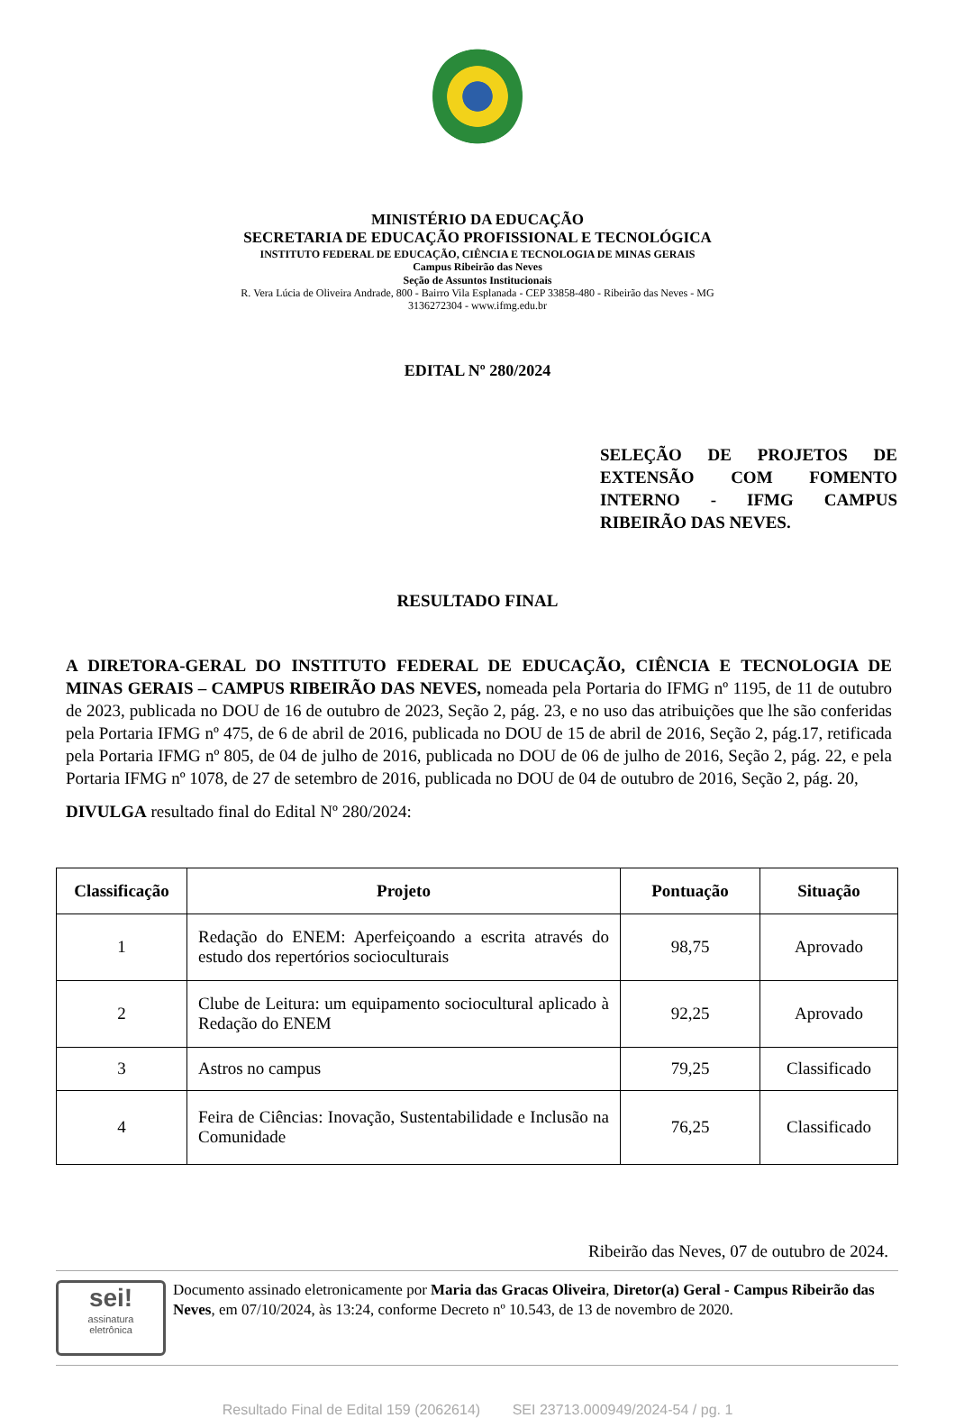MINISTÉRIO DA EDUCAÇÃO
SECRETARIA DE EDUCAÇÃO PROFISSIONAL E TECNOLÓGICA
INSTITUTO FEDERAL DE EDUCAÇÃO, CIÊNCIA E TECNOLOGIA DE MINAS GERAIS
Campus Ribeirão das Neves
Seção de Assuntos Institucionais
R. Vera Lúcia de Oliveira Andrade, 800 - Bairro Vila Esplanada - CEP 33858-480 - Ribeirão das Neves - MG
3136272304 - www.ifmg.edu.br
EDITAL Nº 280/2024
SELEÇÃO DE PROJETOS DE EXTENSÃO COM FOMENTO INTERNO - IFMG CAMPUS RIBEIRÃO DAS NEVES.
RESULTADO FINAL
A DIRETORA-GERAL DO INSTITUTO FEDERAL DE EDUCAÇÃO, CIÊNCIA E TECNOLOGIA DE MINAS GERAIS – CAMPUS RIBEIRÃO DAS NEVES, nomeada pela Portaria do IFMG nº 1195, de 11 de outubro de 2023, publicada no DOU de 16 de outubro de 2023, Seção 2, pág. 23, e no uso das atribuições que lhe são conferidas pela Portaria IFMG nº 475, de 6 de abril de 2016, publicada no DOU de 15 de abril de 2016, Seção 2, pág.17, retificada pela Portaria IFMG nº 805, de 04 de julho de 2016, publicada no DOU de 06 de julho de 2016, Seção 2, pág. 22, e pela Portaria IFMG nº 1078, de 27 de setembro de 2016, publicada no DOU de 04 de outubro de 2016, Seção 2, pág. 20,
DIVULGA resultado final do Edital Nº 280/2024:
| Classificação | Projeto | Pontuação | Situação |
| --- | --- | --- | --- |
| 1 | Redação do ENEM: Aperfeiçoando a escrita através do estudo dos repertórios socioculturais | 98,75 | Aprovado |
| 2 | Clube de Leitura: um equipamento sociocultural aplicado à Redação do ENEM | 92,25 | Aprovado |
| 3 | Astros no campus | 79,25 | Classificado |
| 4 | Feira de Ciências: Inovação, Sustentabilidade e Inclusão na Comunidade | 76,25 | Classificado |
Ribeirão das Neves, 07 de outubro de 2024.
sei!
assinatura
eletrônica
Documento assinado eletronicamente por Maria das Gracas Oliveira, Diretor(a) Geral - Campus Ribeirão das Neves, em 07/10/2024, às 13:24, conforme Decreto nº 10.543, de 13 de novembro de 2020.
Resultado Final de Edital 159 (2062614) SEI 23713.000949/2024-54 / pg. 1